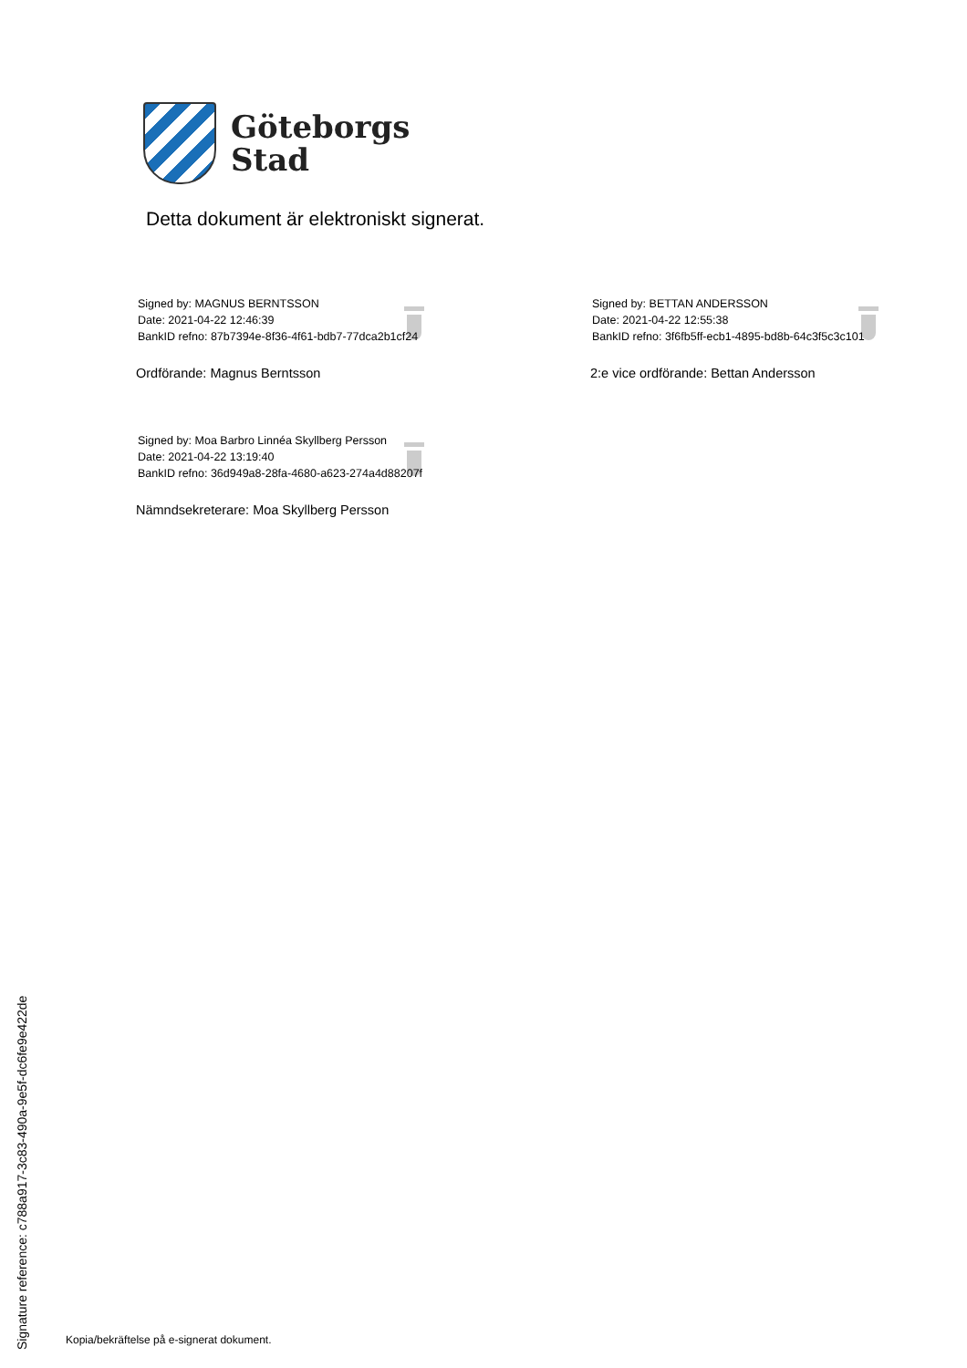Göteborgs
Stad
Detta dokument är elektroniskt signerat.
Signed by: MAGNUS BERNTSSON
Date: 2021-04-22 12:46:39
BankID refno: 87b7394e-8f36-4f61-bdb7-77dca2b1cf24
Ordförande: Magnus Berntsson
Signed by: BETTAN ANDERSSON
Date: 2021-04-22 12:55:38
BankID refno: 3f6fb5ff-ecb1-4895-bd8b-64c3f5c3c101
2:e vice ordförande: Bettan Andersson
Signed by: Moa Barbro Linnéa Skyllberg Persson
Date: 2021-04-22 13:19:40
BankID refno: 36d949a8-28fa-4680-a623-274a4d88207f
Nämndsekreterare: Moa Skyllberg Persson
Signature reference: c788a917-3c83-490a-9e5f-dc6fe9e422de
Kopia/bekräftelse på e-signerat dokument.